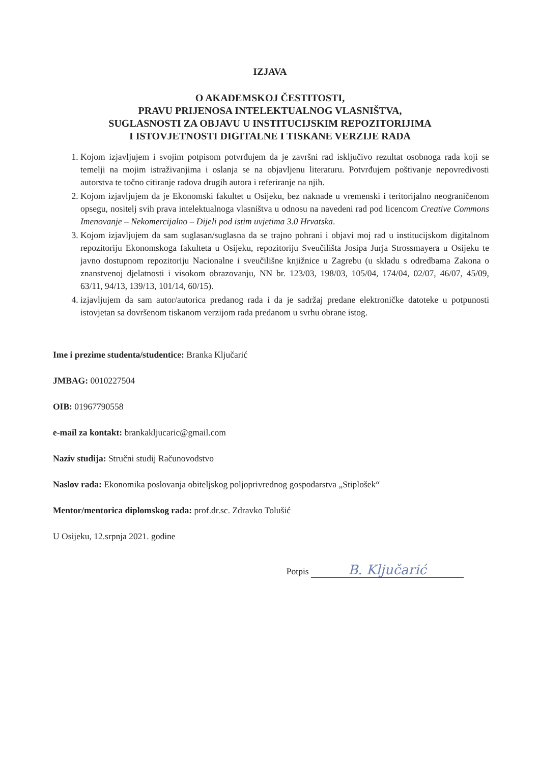IZJAVA
O AKADEMSKOJ ČESTITOSTI,
PRAVU PRIJENOSA INTELEKTUALNOG VLASNIŠTVA,
SUGLASNOSTI ZA OBJAVU U INSTITUCIJSKIM REPOZITORIJIMA
I ISTOVJETNOSTI DIGITALNE I TISKANE VERZIJE RADA
1. Kojom izjavljujem i svojim potpisom potvrđujem da je završni rad isključivo rezultat osobnoga rada koji se temelji na mojim istraživanjima i oslanja se na objavljenu literaturu. Potvrđujem poštivanje nepovredivosti autorstva te točno citiranje radova drugih autora i referiranje na njih.
2. Kojom izjavljujem da je Ekonomski fakultet u Osijeku, bez naknade u vremenski i teritorijalno neograničenom opsegu, nositelj svih prava intelektualnoga vlasništva u odnosu na navedeni rad pod licencom Creative Commons Imenovanje – Nekomercijalno – Dijeli pod istim uvjetima 3.0 Hrvatska.
3. Kojom izjavljujem da sam suglasan/suglasna da se trajno pohrani i objavi moj rad u institucijskom digitalnom repozitoriju Ekonomskoga fakulteta u Osijeku, repozitoriju Sveučilišta Josipa Jurja Strossmayera u Osijeku te javno dostupnom repozitoriju Nacionalne i sveučilišne knjižnice u Zagrebu (u skladu s odredbama Zakona o znanstvenoj djelatnosti i visokom obrazovanju, NN br. 123/03, 198/03, 105/04, 174/04, 02/07, 46/07, 45/09, 63/11, 94/13, 139/13, 101/14, 60/15).
4. izjavljujem da sam autor/autorica predanog rada i da je sadržaj predane elektroničke datoteke u potpunosti istovjetan sa dovršenom tiskanom verzijom rada predanom u svrhu obrane istog.
Ime i prezime studenta/studentice: Branka Ključarić
JMBAG: 0010227504
OIB: 01967790558
e-mail za kontakt: brankakljucaric@gmail.com
Naziv studija: Stručni studij Računovodstvo
Naslov rada: Ekonomika poslovanja obiteljskog poljoprivrednog gospodarstva „Stiplošek“
Mentor/mentorica diplomskog rada: prof.dr.sc. Zdravko Tolušić
U Osijeku, 12.srpnja 2021. godine
Potpis B. Ključarić